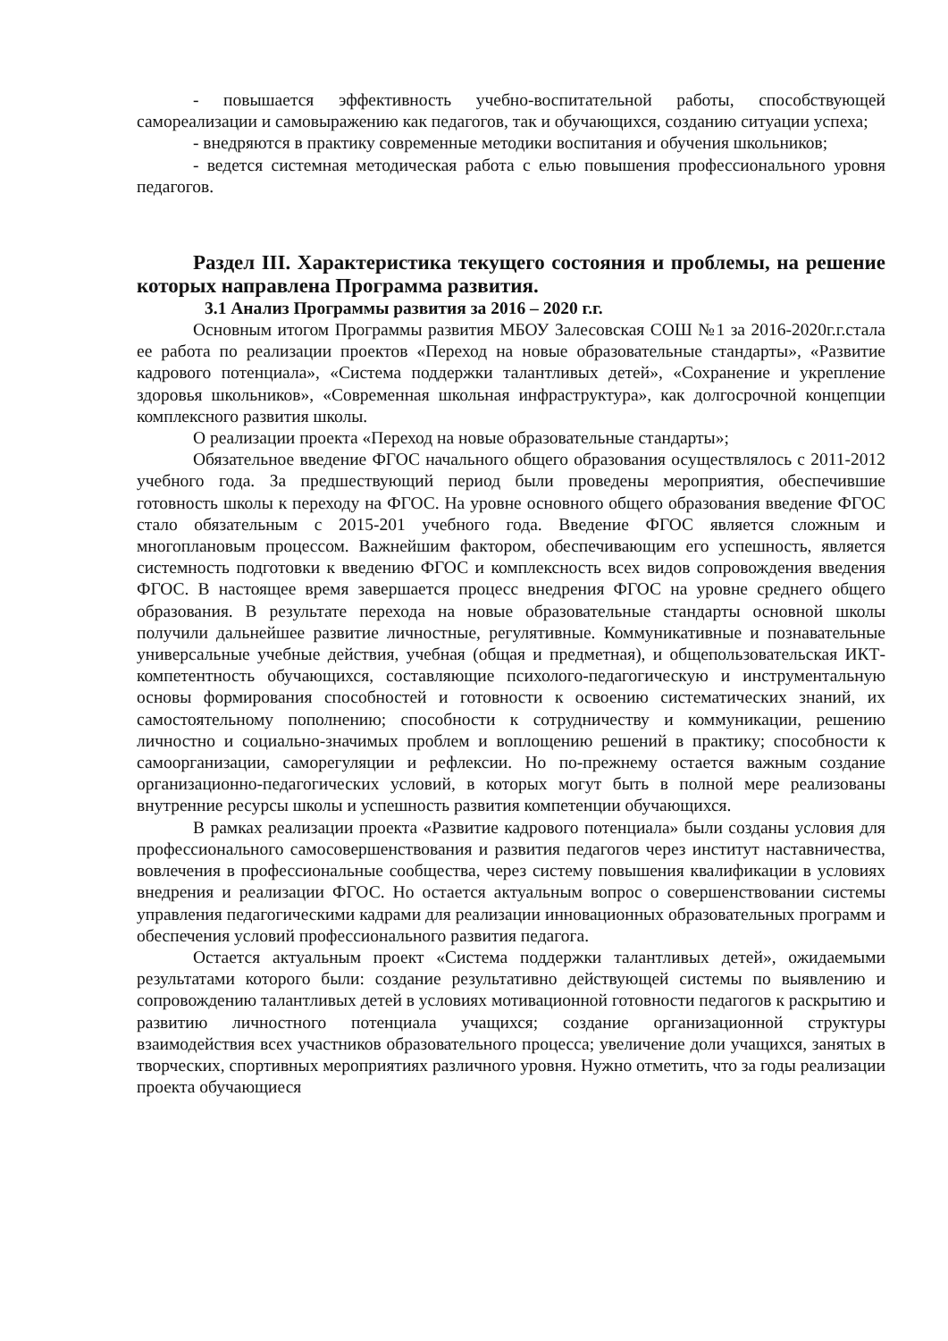- повышается эффективность учебно-воспитательной работы, способствующей самореализации и самовыражению как педагогов, так и обучающихся, созданию ситуации успеха;
- внедряются в практику современные методики воспитания и обучения школьников;
- ведется системная методическая работа с елью повышения профессионального уровня педагогов.
Раздел III. Характеристика текущего состояния и проблемы, на решение которых направлена Программа развития.
3.1 Анализ Программы развития за 2016 – 2020 г.г.
Основным итогом Программы развития МБОУ Залесовская СОШ №1 за 2016-2020г.г.стала ее работа по реализации проектов «Переход на новые образовательные стандарты», «Развитие кадрового потенциала», «Система поддержки талантливых детей», «Сохранение и укрепление здоровья школьников», «Современная школьная инфраструктура», как долгосрочной концепции комплексного развития школы.
О реализации проекта «Переход на новые образовательные стандарты»;
Обязательное введение ФГОС начального общего образования осуществлялось с 2011-2012 учебного года. За предшествующий период были проведены мероприятия, обеспечившие готовность школы к переходу на ФГОС. На уровне основного общего образования введение ФГОС стало обязательным с 2015-201 учебного года. Введение ФГОС является сложным и многоплановым процессом. Важнейшим фактором, обеспечивающим его успешность, является системность подготовки к введению ФГОС и комплексность всех видов сопровождения введения ФГОС. В настоящее время завершается процесс внедрения ФГОС на уровне среднего общего образования. В результате перехода на новые образовательные стандарты основной школы получили дальнейшее развитие личностные, регулятивные. Коммуникативные и познавательные универсальные учебные действия, учебная (общая и предметная), и общепользовательская ИКТ-компетентность обучающихся, составляющие психолого-педагогическую и инструментальную основы формирования способностей и готовности к освоению систематических знаний, их самостоятельному пополнению; способности к сотрудничеству и коммуникации, решению личностно и социально-значимых проблем и воплощению решений в практику; способности к самоорганизации, саморегуляции и рефлексии. Но по-прежнему остается важным создание организационно-педагогических условий, в которых могут быть в полной мере реализованы внутренние ресурсы школы и успешность развития компетенции обучающихся.
В рамках реализации проекта «Развитие кадрового потенциала» были созданы условия для профессионального самосовершенствования и развития педагогов через институт наставничества, вовлечения в профессиональные сообщества, через систему повышения квалификации в условиях внедрения и реализации ФГОС. Но остается актуальным вопрос о совершенствовании системы управления педагогическими кадрами для реализации инновационных образовательных программ и обеспечения условий профессионального развития педагога.
Остается актуальным проект «Система поддержки талантливых детей», ожидаемыми результатами которого были: создание результативно действующей системы по выявлению и сопровождению талантливых детей в условиях мотивационной готовности педагогов к раскрытию и развитию личностного потенциала учащихся; создание организационной структуры взаимодействия всех участников образовательного процесса; увеличение доли учащихся, занятых в творческих, спортивных мероприятиях различного уровня. Нужно отметить, что за годы реализации проекта обучающиеся